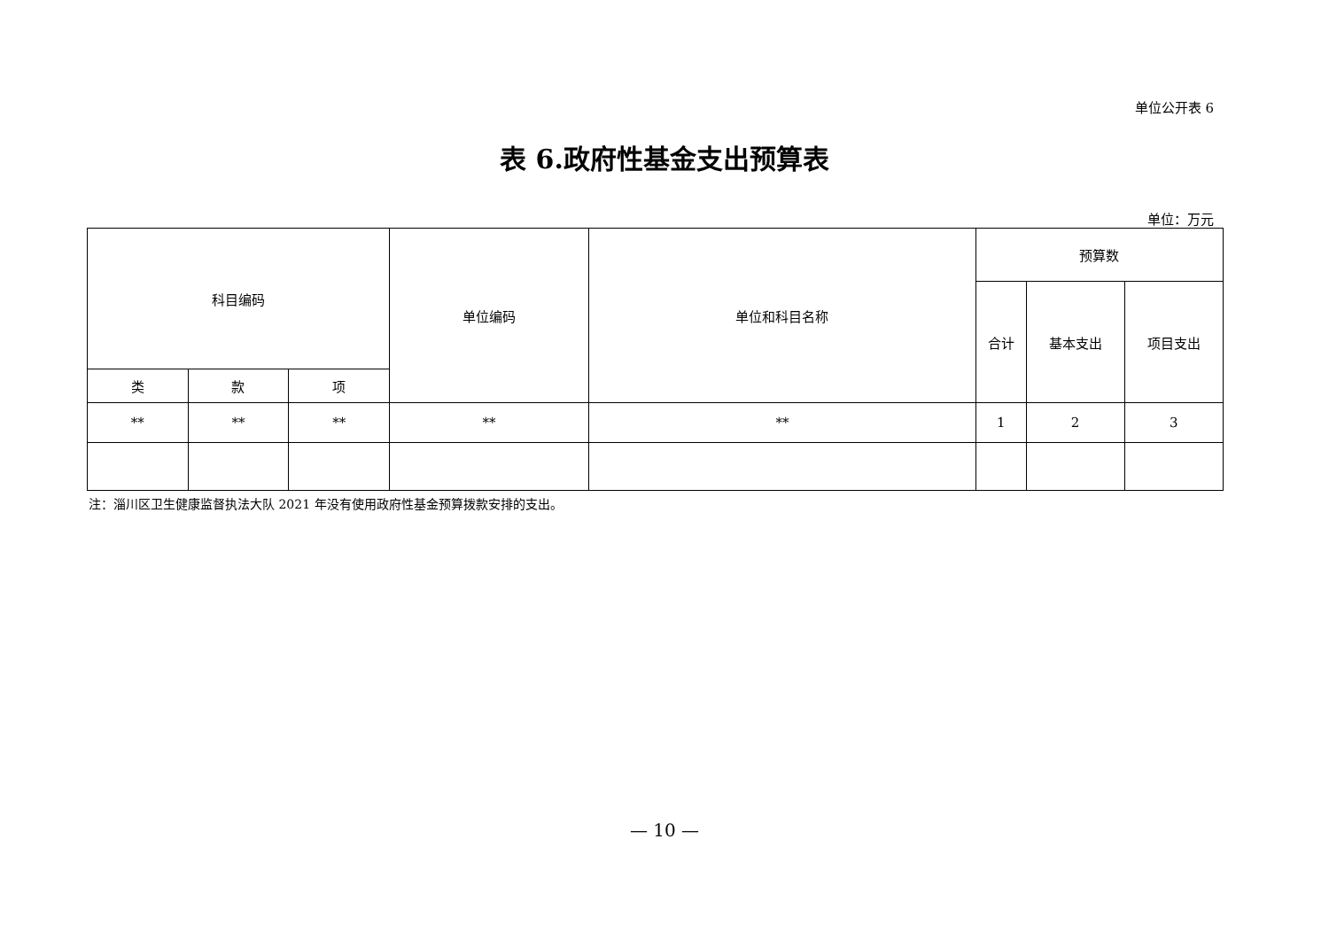单位公开表 6
表 6.政府性基金支出预算表
单位：万元
| 科目编码 | | | 单位编码 | 单位和科目名称 | 预算数 | | |
| --- | --- | --- | --- | --- | --- | --- | --- |
| | | | | | 合计 | 基本支出 | 项目支出 |
| 类 | 款 | 项 | | | | | |
| ** | ** | ** | ** | ** | 1 | 2 | 3 |
注：淄川区卫生健康监督执法大队 2021 年没有使用政府性基金预算拨款安排的支出。
— 10 —